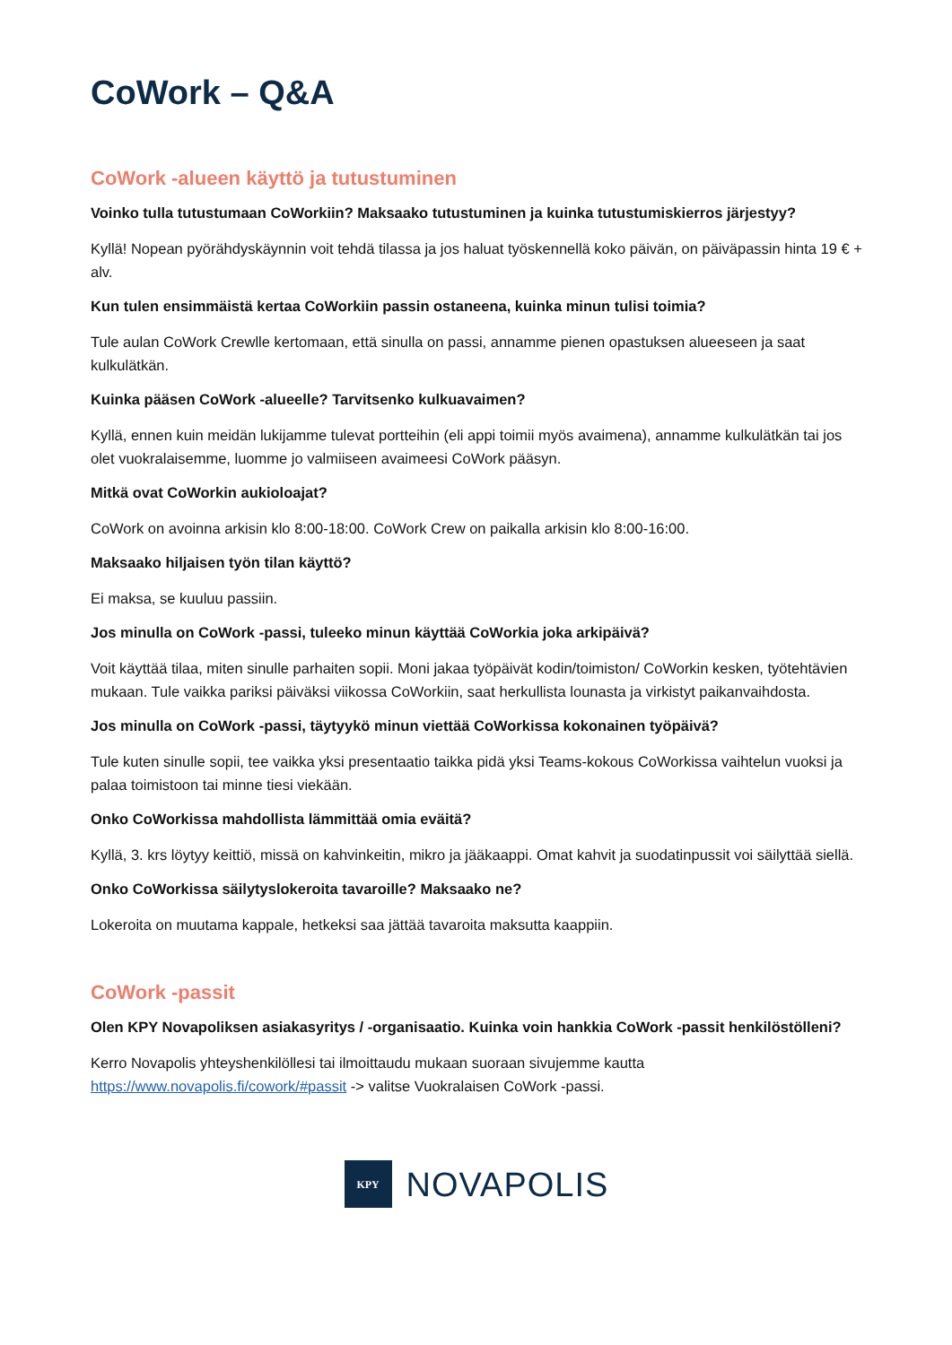CoWork – Q&A
CoWork -alueen käyttö ja tutustuminen
Voinko tulla tutustumaan CoWorkiin? Maksaako tutustuminen ja kuinka tutustumiskierros järjestyy?
Kyllä! Nopean pyörähdyskäynnin voit tehdä tilassa ja jos haluat työskennellä koko päivän, on päiväpassin hinta 19 € + alv.
Kun tulen ensimmäistä kertaa CoWorkiin passin ostaneena, kuinka minun tulisi toimia?
Tule aulan CoWork Crewlle kertomaan, että sinulla on passi, annamme pienen opastuksen alueeseen ja saat kulkulätkän.
Kuinka pääsen CoWork -alueelle? Tarvitsenko kulkuavaimen?
Kyllä, ennen kuin meidän lukijamme tulevat portteihin (eli appi toimii myös avaimena), annamme kulkulätkän tai jos olet vuokralaisemme, luomme jo valmiiseen avaimeesi CoWork pääsyn.
Mitkä ovat CoWorkin aukioloajat?
CoWork on avoinna arkisin klo 8:00-18:00. CoWork Crew on paikalla arkisin klo 8:00-16:00.
Maksaako hiljaisen työn tilan käyttö?
Ei maksa, se kuuluu passiin.
Jos minulla on CoWork -passi, tuleeko minun käyttää CoWorkia joka arkipäivä?
Voit käyttää tilaa, miten sinulle parhaiten sopii. Moni jakaa työpäivät kodin/toimiston/ CoWorkin kesken, työtehtävien mukaan. Tule vaikka pariksi päiväksi viikossa CoWorkiin, saat herkullista lounasta ja virkistyt paikanvaihdosta.
Jos minulla on CoWork -passi, täytyykö minun viettää CoWorkissa kokonainen työpäivä?
Tule kuten sinulle sopii, tee vaikka yksi presentaatio taikka pidä yksi Teams-kokous CoWorkissa vaihtelun vuoksi ja palaa toimistoon tai minne tiesi viekään.
Onko CoWorkissa mahdollista lämmittää omia eväitä?
Kyllä, 3. krs löytyy keittiö, missä on kahvinkeitin, mikro ja jääkaappi. Omat kahvit ja suodatinpussit voi säilyttää siellä.
Onko CoWorkissa säilytyslokeroita tavaroille? Maksaako ne?
Lokeroita on muutama kappale, hetkeksi saa jättää tavaroita maksutta kaappiin.
CoWork -passit
Olen KPY Novapoliksen asiakasyritys / -organisaatio. Kuinka voin hankkia CoWork -passit henkilöstölleni?
Kerro Novapolis yhteyshenkilöllesi tai ilmoittaudu mukaan suoraan sivujemme kautta https://www.novapolis.fi/cowork/#passit -> valitse Vuokralaisen CoWork -passi.
KPY
NOVAPOLIS